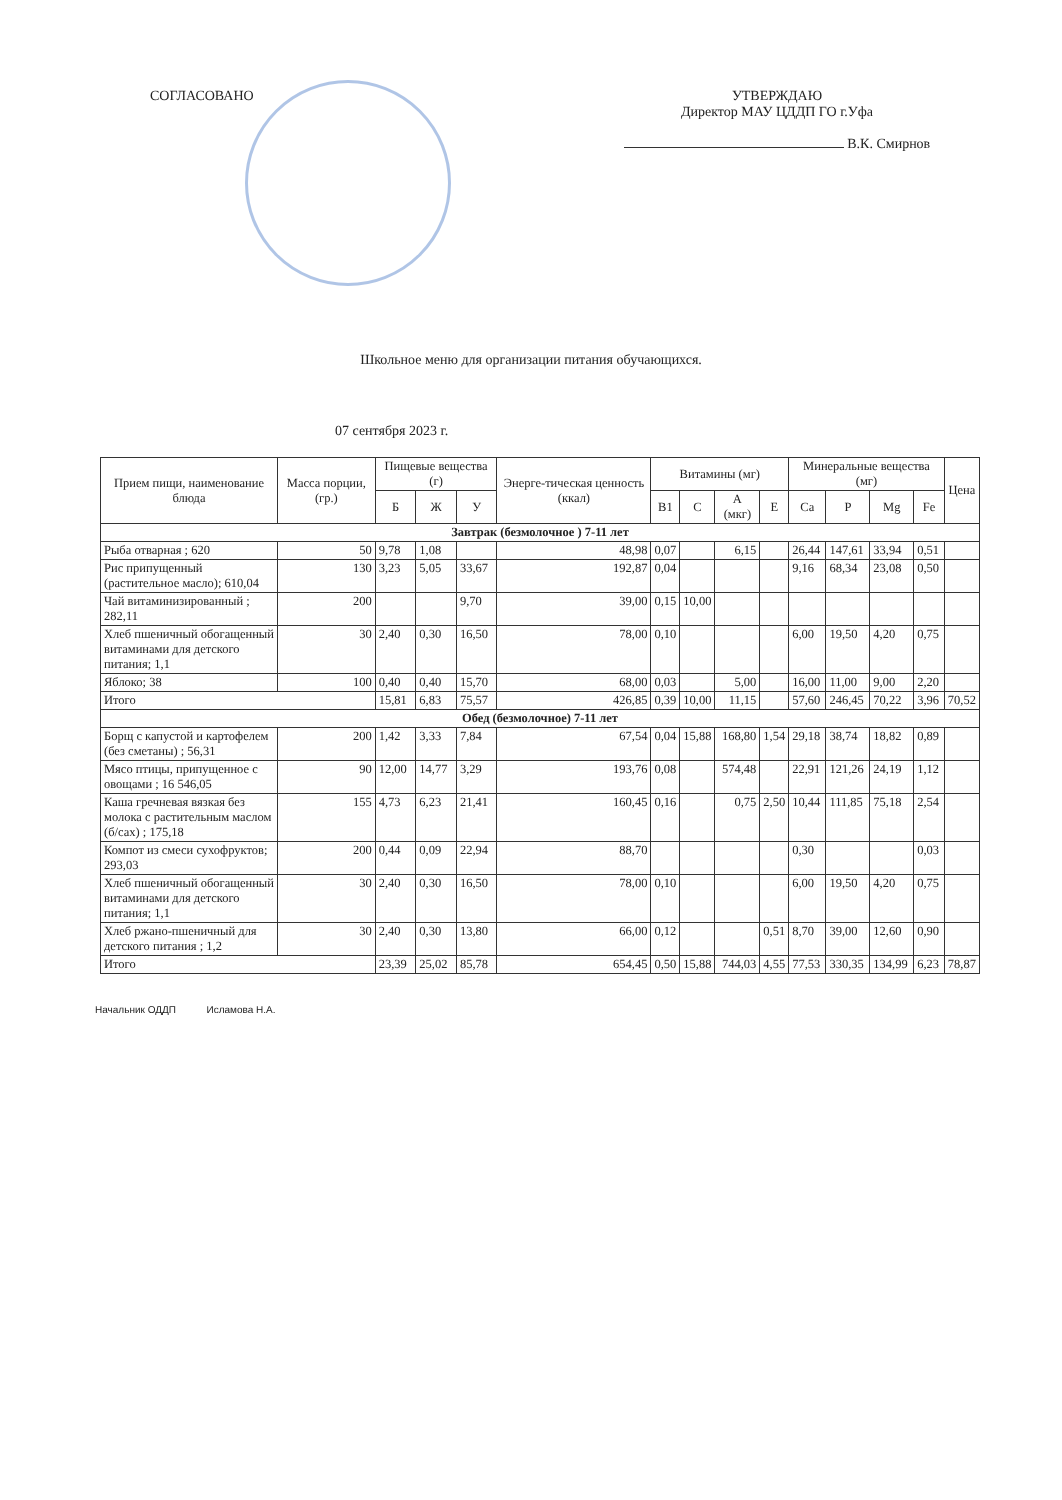СОГЛАСОВАНО УТВЕРЖДАЮ
Директор МАУ ЦДДП ГО г.Уфа
В.К. Смирнов
Школьное меню для организации питания обучающихся.
07 сентября 2023 г.
| Прием пищи, наименование блюда | Масса порции, (гр.) | Пищевые вещества (г) | | | Энерге-тическая ценность (ккал) | Витамины (мг) | | | | Минеральные вещества (мг) | | | | Цена |
| --- | --- | --- | --- | --- | --- | --- | --- | --- | --- | --- | --- | --- | --- | --- |
| | | Б | Ж | У | | B1 | C | A (мкг) | E | Ca | P | Mg | Fe | |
| Завтрак (безмолочное ) 7-11 лет | | | | | | | | | | | | | | |
| Рыба отварная ; 620 | 50 | 9,78 | 1,08 | | 48,98 | 0,07 | | 6,15 | | 26,44 | 147,61 | 33,94 | 0,51 | |
| Рис припущенный (растительное масло); 610,04 | 130 | 3,23 | 5,05 | 33,67 | 192,87 | 0,04 | | | | 9,16 | 68,34 | 23,08 | 0,50 | |
| Чай витаминизированный ; 282,11 | 200 | | | 9,70 | 39,00 | 0,15 | 10,00 | | | | | | | |
| Хлеб пшеничный обогащенный витаминами для детского питания; 1,1 | 30 | 2,40 | 0,30 | 16,50 | 78,00 | 0,10 | | | | 6,00 | 19,50 | 4,20 | 0,75 | |
| Яблоко; 38 | 100 | 0,40 | 0,40 | 15,70 | 68,00 | 0,03 | | 5,00 | | 16,00 | 11,00 | 9,00 | 2,20 | |
| Итого | | 15,81 | 6,83 | 75,57 | 426,85 | 0,39 | 10,00 | 11,15 | | 57,60 | 246,45 | 70,22 | 3,96 | 70,52 |
| Обед (безмолочное) 7-11 лет | | | | | | | | | | | | | | |
| Борщ с капустой и картофелем (без сметаны) ; 56,31 | 200 | 1,42 | 3,33 | 7,84 | 67,54 | 0,04 | 15,88 | 168,80 | 1,54 | 29,18 | 38,74 | 18,82 | 0,89 | |
| Мясо птицы, припущенное с овощами ; 16 546,05 | 90 | 12,00 | 14,77 | 3,29 | 193,76 | 0,08 | | 574,48 | | 22,91 | 121,26 | 24,19 | 1,12 | |
| Каша гречневая вязкая без молока с растительным маслом (б/сах) ; 175,18 | 155 | 4,73 | 6,23 | 21,41 | 160,45 | 0,16 | | 0,75 | 2,50 | 10,44 | 111,85 | 75,18 | 2,54 | |
| Компот из смеси сухофруктов; 293,03 | 200 | 0,44 | 0,09 | 22,94 | 88,70 | | | | | 0,30 | | | 0,03 | |
| Хлеб пшеничный обогащенный витаминами для детского питания; 1,1 | 30 | 2,40 | 0,30 | 16,50 | 78,00 | 0,10 | | | | 6,00 | 19,50 | 4,20 | 0,75 | |
| Хлеб ржано-пшеничный для детского питания ; 1,2 | 30 | 2,40 | 0,30 | 13,80 | 66,00 | 0,12 | | | 0,51 | 8,70 | 39,00 | 12,60 | 0,90 | |
| Итого | | 23,39 | 25,02 | 85,78 | 654,45 | 0,50 | 15,88 | 744,03 | 4,55 | 77,53 | 330,35 | 134,99 | 6,23 | 78,87 |
Начальник ОДДП Исламова Н.А.